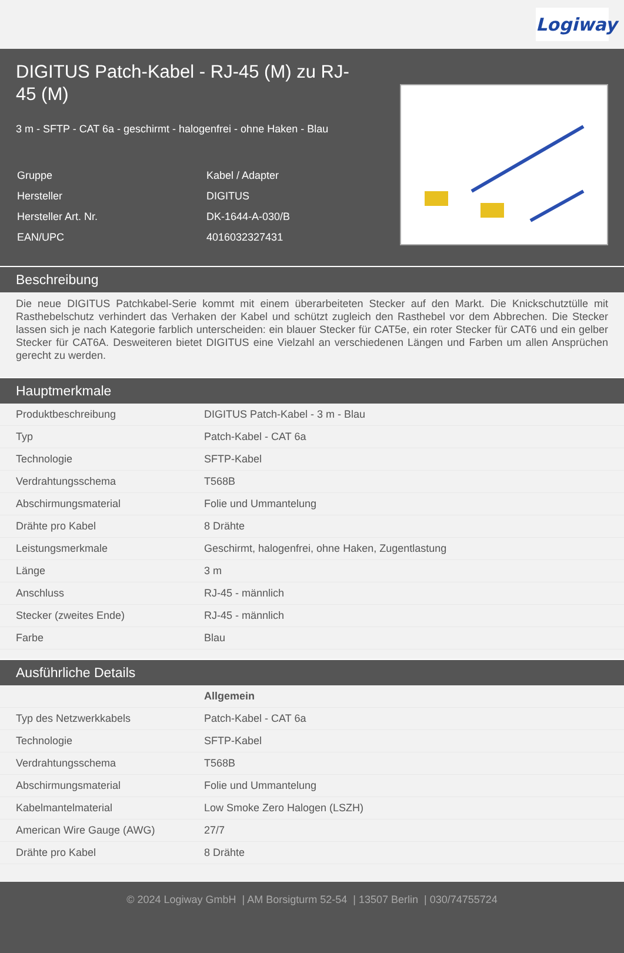Logiway
DIGITUS Patch-Kabel - RJ-45 (M) zu RJ-45 (M)
3 m - SFTP - CAT 6a - geschirmt - halogenfrei - ohne Haken - Blau
| Gruppe | Kabel / Adapter |
| Hersteller | DIGITUS |
| Hersteller Art. Nr. | DK-1644-A-030/B |
| EAN/UPC | 4016032327431 |
Beschreibung
Die neue DIGITUS Patchkabel-Serie kommt mit einem überarbeiteten Stecker auf den Markt. Die Knickschutztülle mit Rasthebelschutz verhindert das Verhaken der Kabel und schützt zugleich den Rasthebel vor dem Abbrechen. Die Stecker lassen sich je nach Kategorie farblich unterscheiden: ein blauer Stecker für CAT5e, ein roter Stecker für CAT6 und ein gelber Stecker für CAT6A. Desweiteren bietet DIGITUS eine Vielzahl an verschiedenen Längen und Farben um allen Ansprüchen gerecht zu werden.
Hauptmerkmale
| Produktbeschreibung | DIGITUS Patch-Kabel - 3 m - Blau |
| Typ | Patch-Kabel - CAT 6a |
| Technologie | SFTP-Kabel |
| Verdrahtungsschema | T568B |
| Abschirmungsmaterial | Folie und Ummantelung |
| Drähte pro Kabel | 8 Drähte |
| Leistungsmerkmale | Geschirmt, halogenfrei, ohne Haken, Zugentlastung |
| Länge | 3 m |
| Anschluss | RJ-45 - männlich |
| Stecker (zweites Ende) | RJ-45 - männlich |
| Farbe | Blau |
Ausführliche Details
| | Allgemein |
| Typ des Netzwerkkabels | Patch-Kabel - CAT 6a |
| Technologie | SFTP-Kabel |
| Verdrahtungsschema | T568B |
| Abschirmungsmaterial | Folie und Ummantelung |
| Kabelmantelmaterial | Low Smoke Zero Halogen (LSZH) |
| American Wire Gauge (AWG) | 27/7 |
| Drähte pro Kabel | 8 Drähte |
© 2024 Logiway GmbH | AM Borsigturm 52-54 | 13507 Berlin | 030/74755724